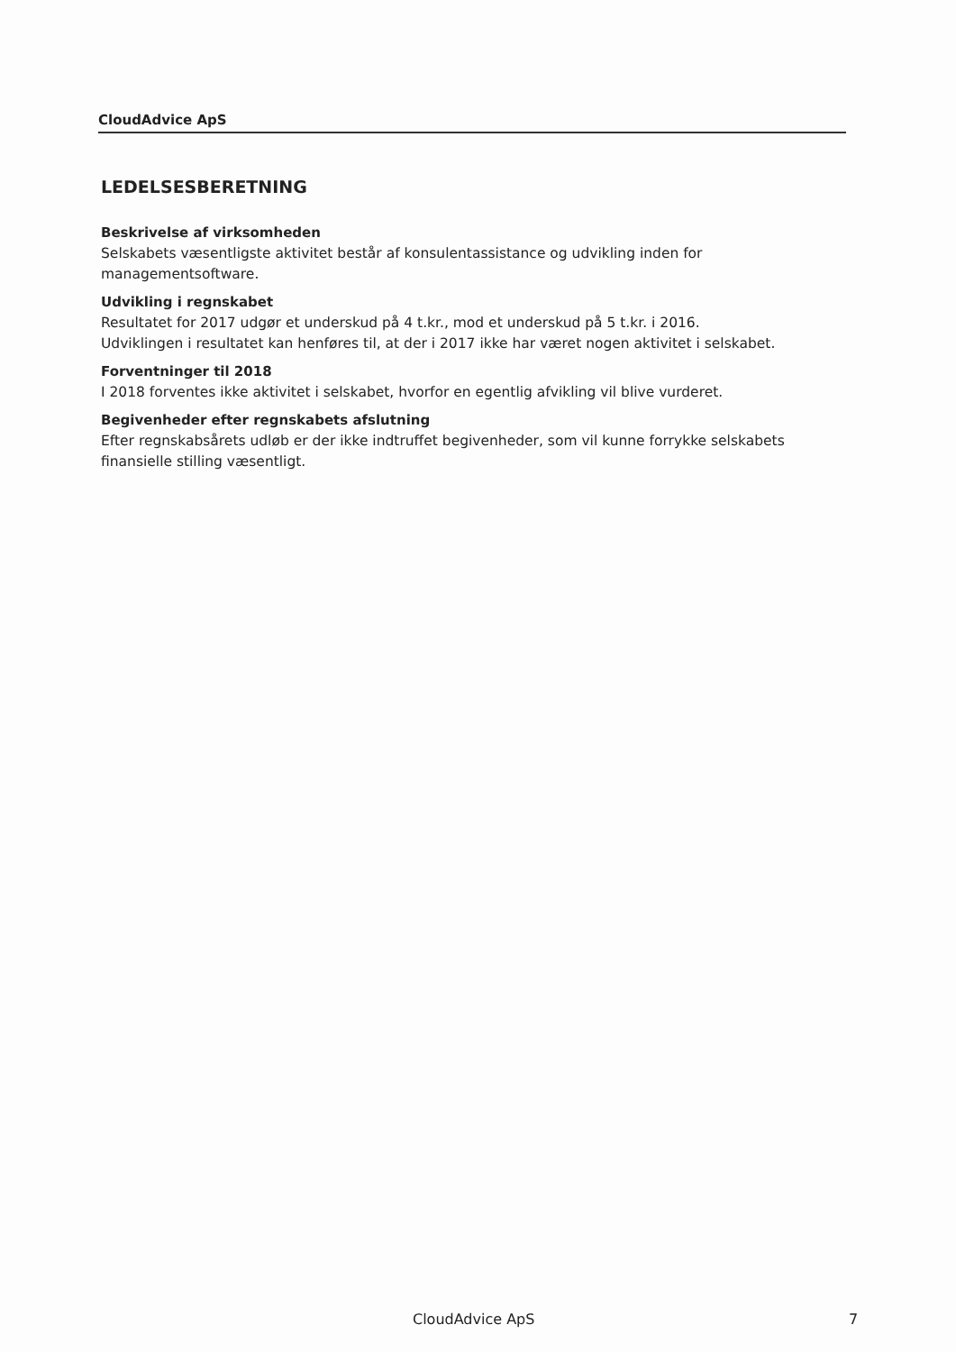CloudAdvice ApS
LEDELSESBERETNING
Beskrivelse af virksomheden
Selskabets væsentligste aktivitet består af konsulentassistance og udvikling inden for managementsoftware.
Udvikling i regnskabet
Resultatet for 2017 udgør et underskud på 4 t.kr., mod et underskud på 5 t.kr. i 2016.
Udviklingen i resultatet kan henføres til, at der i 2017 ikke har været nogen aktivitet i selskabet.
Forventninger til 2018
I 2018 forventes ikke aktivitet i selskabet, hvorfor en egentlig afvikling vil blive vurderet.
Begivenheder efter regnskabets afslutning
Efter regnskabsårets udløb er der ikke indtruffet begivenheder, som vil kunne forrykke selskabets finansielle stilling væsentligt.
CloudAdvice ApS 7